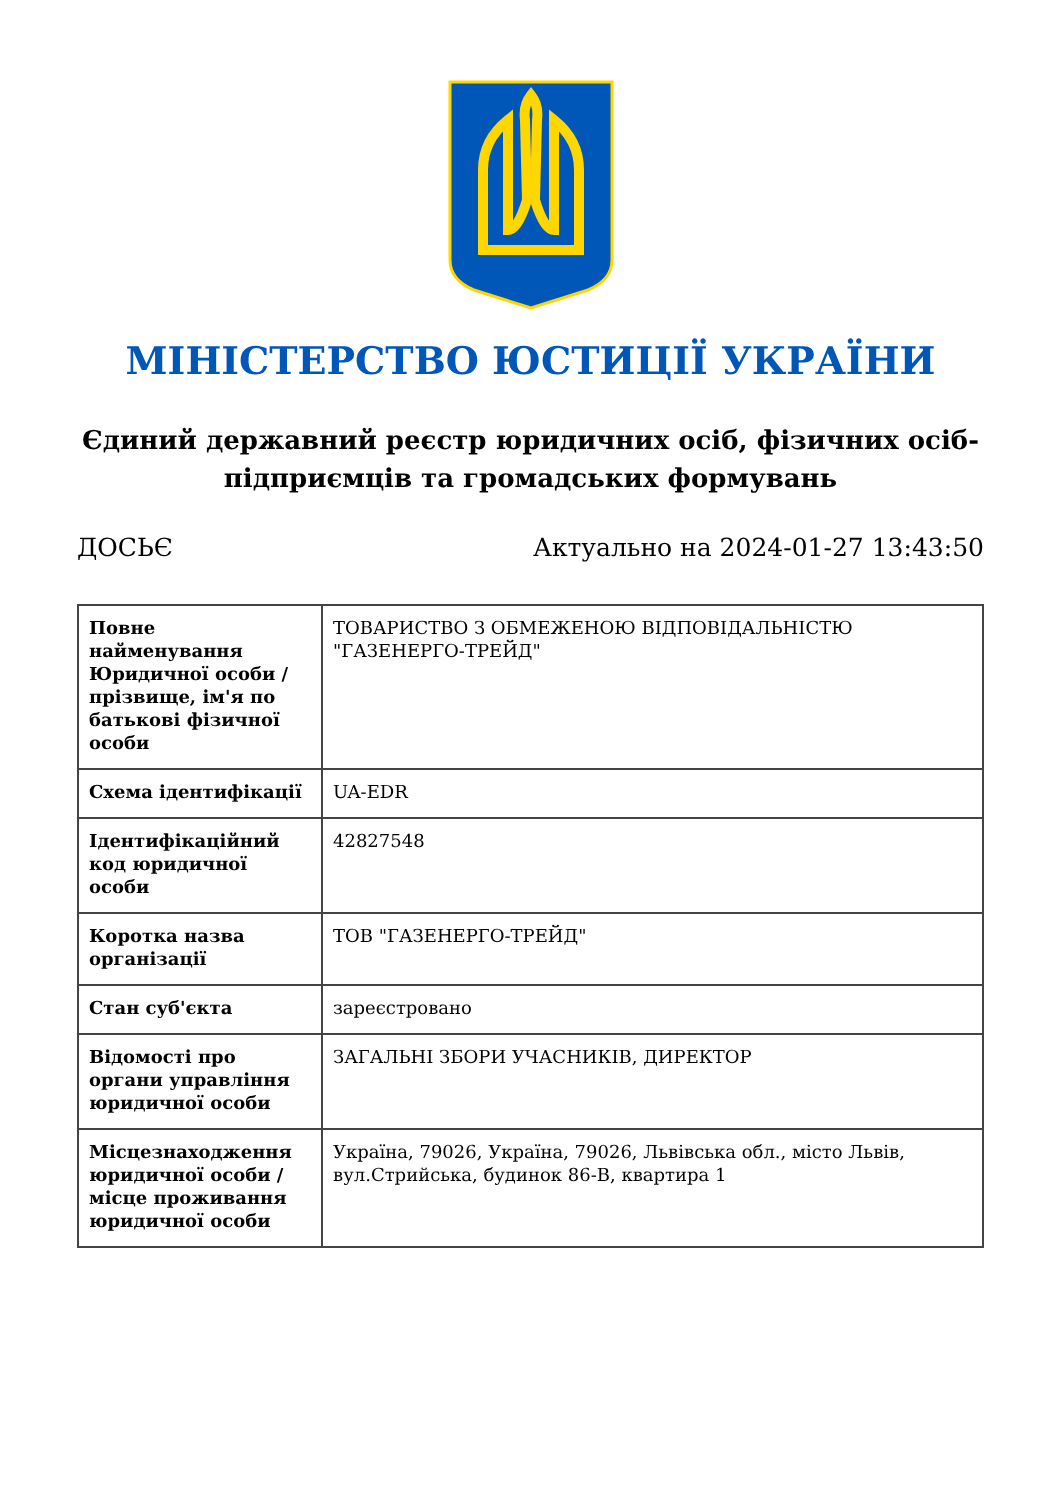МІНІСТЕРСТВО ЮСТИЦІЇ УКРАЇНИ
Єдиний державний реєстр юридичних осіб, фізичних осіб-підприємців та громадських формувань
ДОСЬЄ Актуально на 2024-01-27 13:43:50
| Повне найменування Юридичної особи / прізвище, ім'я по батькові фізичної особи | ТОВАРИСТВО З ОБМЕЖЕНОЮ ВІДПОВІДАЛЬНІСТЮ "ГАЗЕНЕРГО-ТРЕЙД" |
| Схема ідентифікації | UA-EDR |
| Ідентифікаційний код юридичної особи | 42827548 |
| Коротка назва організації | ТОВ "ГАЗЕНЕРГО-ТРЕЙД" |
| Стан суб'єкта | зареєстровано |
| Відомості про органи управління юридичної особи | ЗАГАЛЬНІ ЗБОРИ УЧАСНИКІВ, ДИРЕКТОР |
| Місцезнаходження юридичної особи / місце проживання юридичної особи | Україна, 79026, Україна, 79026, Львівська обл., місто Львів, вул.Стрийська, будинок 86-В, квартира 1 |